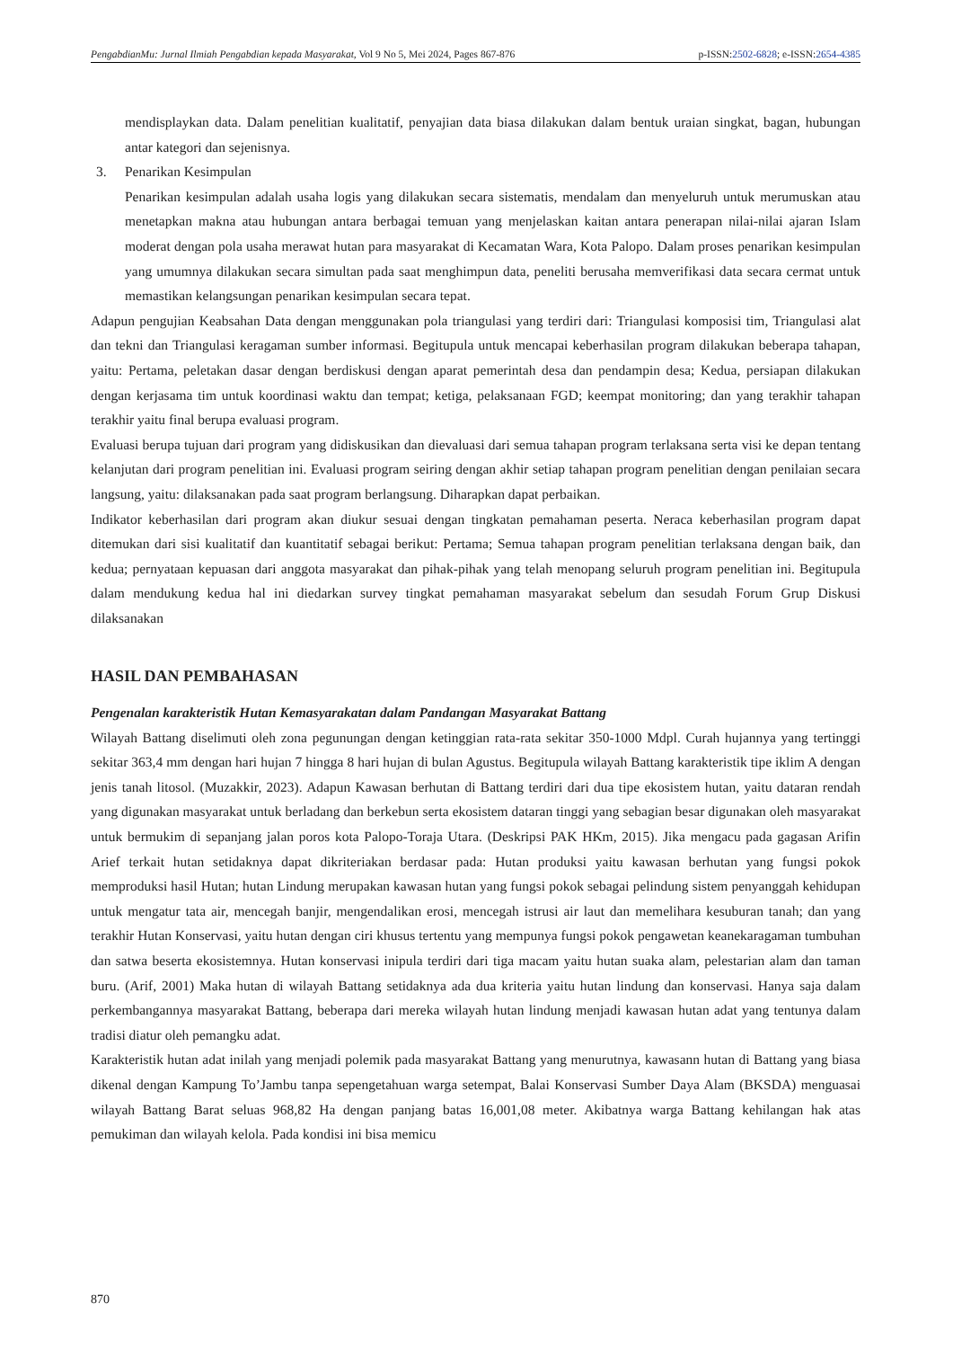PengabdianMu: Jurnal Ilmiah Pengabdian kepada Masyarakat, Vol 9 No 5, Mei 2024, Pages 867-876
p-ISSN:2502-6828; e-ISSN:2654-4385
mendisplaykan data. Dalam penelitian kualitatif, penyajian data biasa dilakukan dalam bentuk uraian singkat, bagan, hubungan antar kategori dan sejenisnya.
3. Penarikan Kesimpulan
Penarikan kesimpulan adalah usaha logis yang dilakukan secara sistematis, mendalam dan menyeluruh untuk merumuskan atau menetapkan makna atau hubungan antara berbagai temuan yang menjelaskan kaitan antara penerapan nilai-nilai ajaran Islam moderat dengan pola usaha merawat hutan para masyarakat di Kecamatan Wara, Kota Palopo. Dalam proses penarikan kesimpulan yang umumnya dilakukan secara simultan pada saat menghimpun data, peneliti berusaha memverifikasi data secara cermat untuk memastikan kelangsungan penarikan kesimpulan secara tepat.
Adapun pengujian Keabsahan Data dengan menggunakan pola triangulasi yang terdiri dari: Triangulasi komposisi tim, Triangulasi alat dan tekni dan Triangulasi keragaman sumber informasi. Begitupula untuk mencapai keberhasilan program dilakukan beberapa tahapan, yaitu: Pertama, peletakan dasar dengan berdiskusi dengan aparat pemerintah desa dan pendampin desa; Kedua, persiapan dilakukan dengan kerjasama tim untuk koordinasi waktu dan tempat; ketiga, pelaksanaan FGD; keempat monitoring; dan yang terakhir tahapan terakhir yaitu final berupa evaluasi program.
Evaluasi berupa tujuan dari program yang didiskusikan dan dievaluasi dari semua tahapan program terlaksana serta visi ke depan tentang kelanjutan dari program penelitian ini. Evaluasi program seiring dengan akhir setiap tahapan program penelitian dengan penilaian secara langsung, yaitu: dilaksanakan pada saat program berlangsung. Diharapkan dapat perbaikan.
Indikator keberhasilan dari program akan diukur sesuai dengan tingkatan pemahaman peserta. Neraca keberhasilan program dapat ditemukan dari sisi kualitatif dan kuantitatif sebagai berikut: Pertama; Semua tahapan program penelitian terlaksana dengan baik, dan kedua; pernyataan kepuasan dari anggota masyarakat dan pihak-pihak yang telah menopang seluruh program penelitian ini. Begitupula dalam mendukung kedua hal ini diedarkan survey tingkat pemahaman masyarakat sebelum dan sesudah Forum Grup Diskusi dilaksanakan
HASIL DAN PEMBAHASAN
Pengenalan karakteristik Hutan Kemasyarakatan dalam Pandangan Masyarakat Battang
Wilayah Battang diselimuti oleh zona pegunungan dengan ketinggian rata-rata sekitar 350-1000 Mdpl. Curah hujannya yang tertinggi sekitar 363,4 mm dengan hari hujan 7 hingga 8 hari hujan di bulan Agustus. Begitupula wilayah Battang karakteristik tipe iklim A dengan jenis tanah litosol. (Muzakkir, 2023). Adapun Kawasan berhutan di Battang terdiri dari dua tipe ekosistem hutan, yaitu dataran rendah yang digunakan masyarakat untuk berladang dan berkebun serta ekosistem dataran tinggi yang sebagian besar digunakan oleh masyarakat untuk bermukim di sepanjang jalan poros kota Palopo-Toraja Utara. (Deskripsi PAK HKm, 2015). Jika mengacu pada gagasan Arifin Arief terkait hutan setidaknya dapat dikriteriakan berdasar pada: Hutan produksi yaitu kawasan berhutan yang fungsi pokok memproduksi hasil Hutan; hutan Lindung merupakan kawasan hutan yang fungsi pokok sebagai pelindung sistem penyanggah kehidupan untuk mengatur tata air, mencegah banjir, mengendalikan erosi, mencegah istrusi air laut dan memelihara kesuburan tanah; dan yang terakhir Hutan Konservasi, yaitu hutan dengan ciri khusus tertentu yang mempunya fungsi pokok pengawetan keanekaragaman tumbuhan dan satwa beserta ekosistemnya. Hutan konservasi inipula terdiri dari tiga macam yaitu hutan suaka alam, pelestarian alam dan taman buru. (Arif, 2001) Maka hutan di wilayah Battang setidaknya ada dua kriteria yaitu hutan lindung dan konservasi. Hanya saja dalam perkembangannya masyarakat Battang, beberapa dari mereka wilayah hutan lindung menjadi kawasan hutan adat yang tentunya dalam tradisi diatur oleh pemangku adat.
Karakteristik hutan adat inilah yang menjadi polemik pada masyarakat Battang yang menurutnya, kawasann hutan di Battang yang biasa dikenal dengan Kampung To’Jambu tanpa sepengetahuan warga setempat, Balai Konservasi Sumber Daya Alam (BKSDA) menguasai wilayah Battang Barat seluas 968,82 Ha dengan panjang batas 16,001,08 meter. Akibatnya warga Battang kehilangan hak atas pemukiman dan wilayah kelola. Pada kondisi ini bisa memicu
870